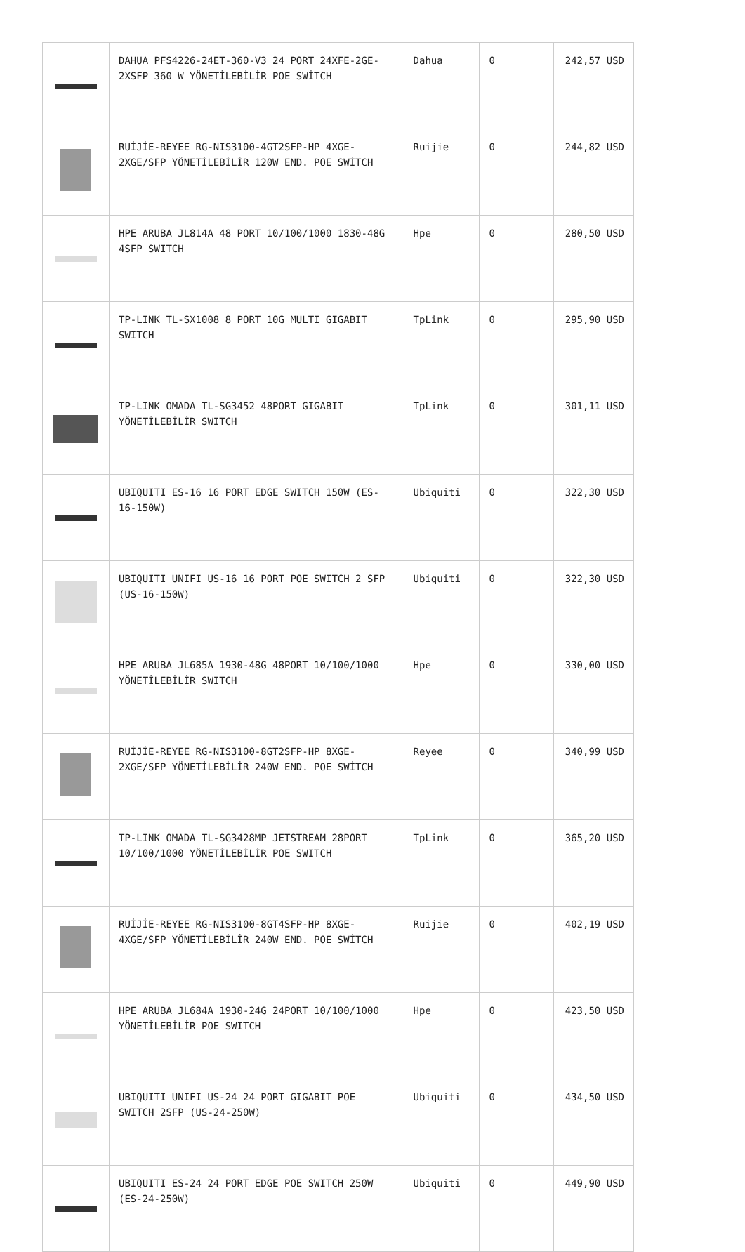| | DAHUA PFS4226-24ET-360-V3 24 PORT 24XFE-2GE-2XSFP 360 W YÖNETİLEBİLİR POE SWİTCH | Dahua | 0 | 242,57 USD |
| | RUİJİE-REYEE RG-NIS3100-4GT2SFP-HP 4XGE-2XGE/SFP YÖNETİLEBİLİR 120W END. POE SWİTCH | Ruijie | 0 | 244,82 USD |
| | HPE ARUBA JL814A 48 PORT 10/100/1000 1830-48G 4SFP SWITCH | Hpe | 0 | 280,50 USD |
| | TP-LINK TL-SX1008 8 PORT 10G MULTI GIGABIT SWITCH | TpLink | 0 | 295,90 USD |
| | TP-LINK OMADA TL-SG3452 48PORT GIGABIT YÖNETİLEBİLİR SWITCH | TpLink | 0 | 301,11 USD |
| | UBIQUITI ES-16 16 PORT EDGE SWITCH 150W (ES-16-150W) | Ubiquiti | 0 | 322,30 USD |
| | UBIQUITI UNIFI US-16 16 PORT POE SWITCH 2 SFP (US-16-150W) | Ubiquiti | 0 | 322,30 USD |
| | HPE ARUBA JL685A 1930-48G 48PORT 10/100/1000 YÖNETİLEBİLİR SWITCH | Hpe | 0 | 330,00 USD |
| | RUİJİE-REYEE RG-NIS3100-8GT2SFP-HP 8XGE-2XGE/SFP YÖNETİLEBİLİR 240W END. POE SWİTCH | Reyee | 0 | 340,99 USD |
| | TP-LINK OMADA TL-SG3428MP JETSTREAM 28PORT 10/100/1000 YÖNETİLEBİLİR POE SWITCH | TpLink | 0 | 365,20 USD |
| | RUİJİE-REYEE RG-NIS3100-8GT4SFP-HP 8XGE-4XGE/SFP YÖNETİLEBİLİR 240W END. POE SWİTCH | Ruijie | 0 | 402,19 USD |
| | HPE ARUBA JL684A 1930-24G 24PORT 10/100/1000 YÖNETİLEBİLİR POE SWITCH | Hpe | 0 | 423,50 USD |
| | UBIQUITI UNIFI US-24 24 PORT GIGABIT POE SWITCH 2SFP (US-24-250W) | Ubiquiti | 0 | 434,50 USD |
| | UBIQUITI ES-24 24 PORT EDGE POE SWITCH 250W (ES-24-250W) | Ubiquiti | 0 | 449,90 USD |